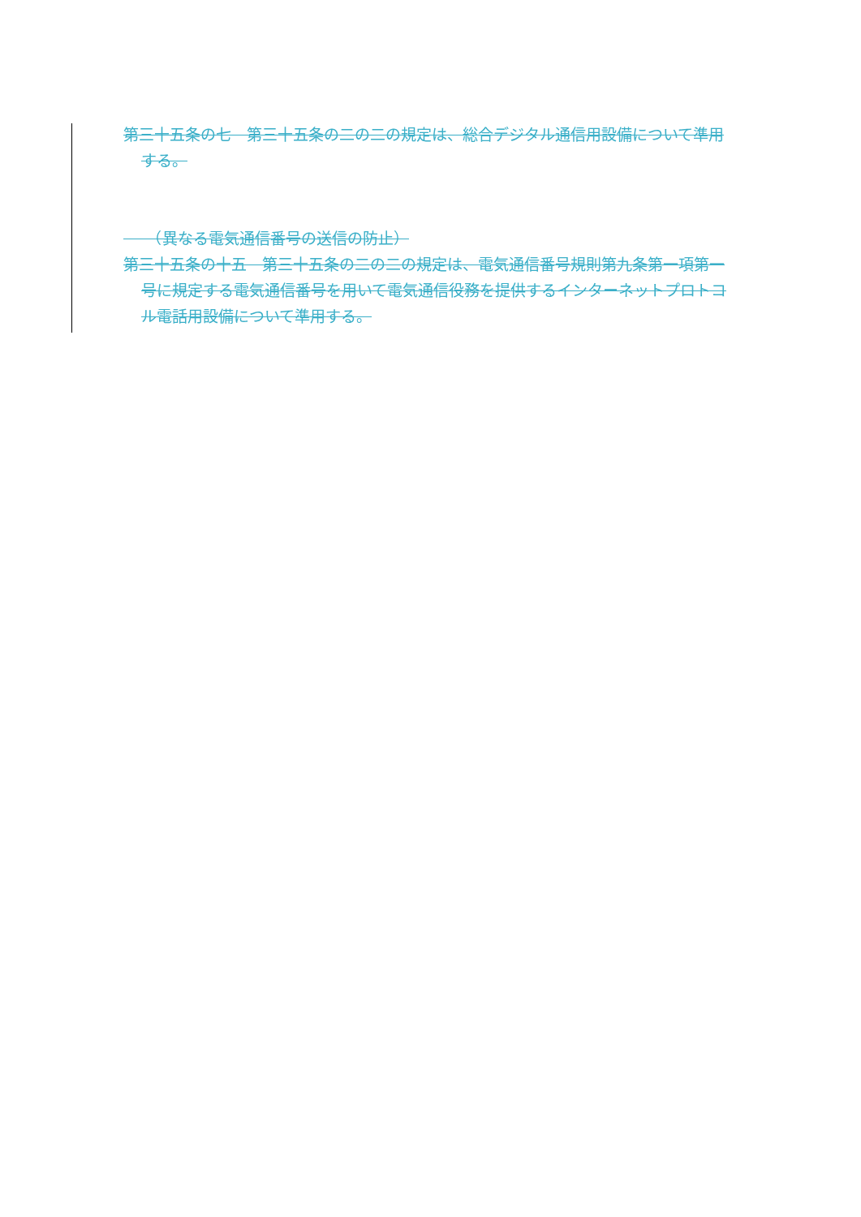第三十五条の七　第三十五条の二の二の規定は、総合デジタル通信用設備について準用する。
　　（異なる電気通信番号の送信の防止）
第三十五条の十五　第三十五条の二の二の規定は、電気通信番号規則第九条第一項第一号に規定する電気通信番号を用いて電気通信役務を提供するインターネットプロトコル電話用設備について準用する。